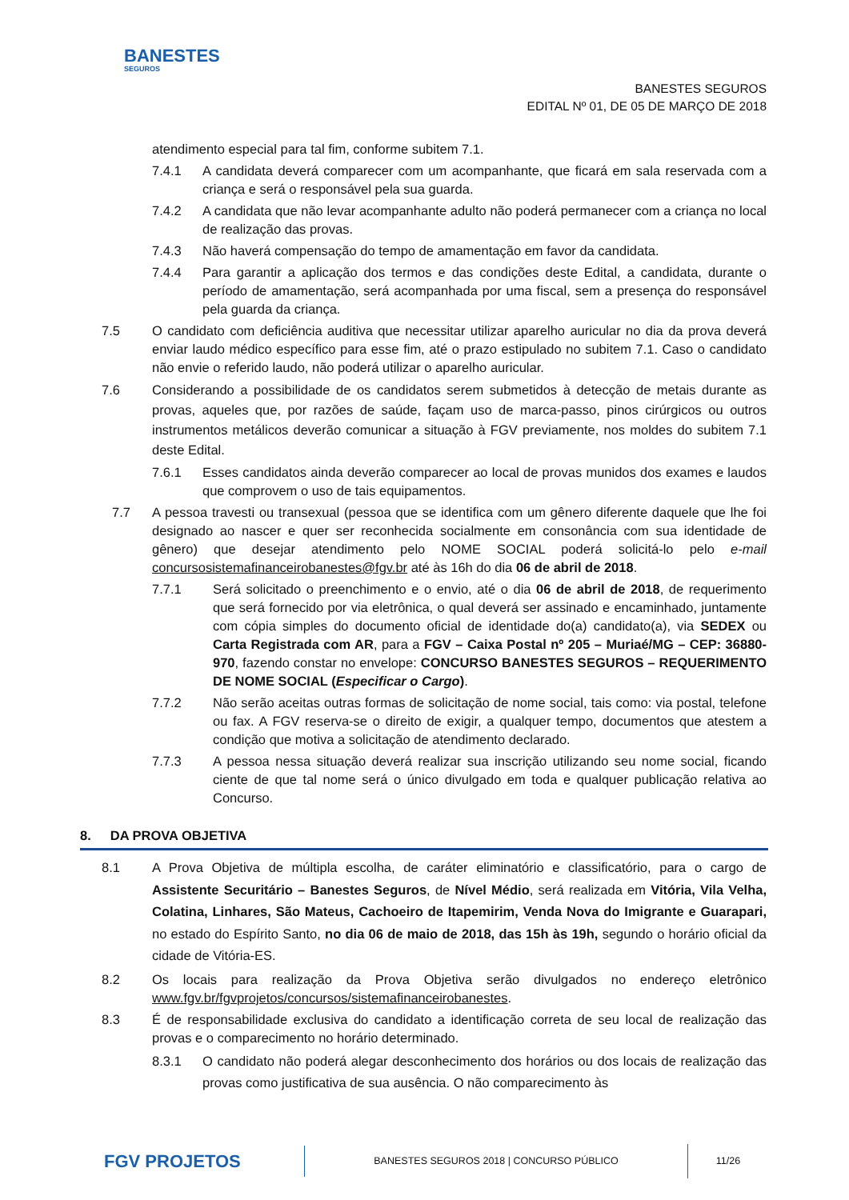BANESTES
SEGUROS
BANESTES SEGUROS
EDITAL Nº 01, DE 05 DE MARÇO DE 2018
atendimento especial para tal fim, conforme subitem 7.1.
7.4.1 A candidata deverá comparecer com um acompanhante, que ficará em sala reservada com a criança e será o responsável pela sua guarda.
7.4.2 A candidata que não levar acompanhante adulto não poderá permanecer com a criança no local de realização das provas.
7.4.3 Não haverá compensação do tempo de amamentação em favor da candidata.
7.4.4 Para garantir a aplicação dos termos e das condições deste Edital, a candidata, durante o período de amamentação, será acompanhada por uma fiscal, sem a presença do responsável pela guarda da criança.
7.5 O candidato com deficiência auditiva que necessitar utilizar aparelho auricular no dia da prova deverá enviar laudo médico específico para esse fim, até o prazo estipulado no subitem 7.1. Caso o candidato não envie o referido laudo, não poderá utilizar o aparelho auricular.
7.6 Considerando a possibilidade de os candidatos serem submetidos à detecção de metais durante as provas, aqueles que, por razões de saúde, façam uso de marca-passo, pinos cirúrgicos ou outros instrumentos metálicos deverão comunicar a situação à FGV previamente, nos moldes do subitem 7.1 deste Edital.
7.6.1 Esses candidatos ainda deverão comparecer ao local de provas munidos dos exames e laudos que comprovem o uso de tais equipamentos.
7.7 A pessoa travesti ou transexual (pessoa que se identifica com um gênero diferente daquele que lhe foi designado ao nascer e quer ser reconhecida socialmente em consonância com sua identidade de gênero) que desejar atendimento pelo NOME SOCIAL poderá solicitá-lo pelo e-mail concursosistemafinanceirobanestes@fgv.br até às 16h do dia 06 de abril de 2018.
7.7.1 Será solicitado o preenchimento e o envio, até o dia 06 de abril de 2018, de requerimento que será fornecido por via eletrônica, o qual deverá ser assinado e encaminhado, juntamente com cópia simples do documento oficial de identidade do(a) candidato(a), via SEDEX ou Carta Registrada com AR, para a FGV – Caixa Postal nº 205 – Muriaé/MG – CEP: 36880-970, fazendo constar no envelope: CONCURSO BANESTES SEGUROS – REQUERIMENTO DE NOME SOCIAL (Especificar o Cargo).
7.7.2 Não serão aceitas outras formas de solicitação de nome social, tais como: via postal, telefone ou fax. A FGV reserva-se o direito de exigir, a qualquer tempo, documentos que atestem a condição que motiva a solicitação de atendimento declarado.
7.7.3 A pessoa nessa situação deverá realizar sua inscrição utilizando seu nome social, ficando ciente de que tal nome será o único divulgado em toda e qualquer publicação relativa ao Concurso.
8. DA PROVA OBJETIVA
8.1 A Prova Objetiva de múltipla escolha, de caráter eliminatório e classificatório, para o cargo de Assistente Securitário – Banestes Seguros, de Nível Médio, será realizada em Vitória, Vila Velha, Colatina, Linhares, São Mateus, Cachoeiro de Itapemirim, Venda Nova do Imigrante e Guarapari, no estado do Espírito Santo, no dia 06 de maio de 2018, das 15h às 19h, segundo o horário oficial da cidade de Vitória-ES.
8.2 Os locais para realização da Prova Objetiva serão divulgados no endereço eletrônico www.fgv.br/fgvprojetos/concursos/sistemafinanceirobanestes.
8.3 É de responsabilidade exclusiva do candidato a identificação correta de seu local de realização das provas e o comparecimento no horário determinado.
8.3.1 O candidato não poderá alegar desconhecimento dos horários ou dos locais de realização das provas como justificativa de sua ausência. O não comparecimento às
FGV PROJETOS
BANESTES SEGUROS 2018 | CONCURSO PÚBLICO
11/26